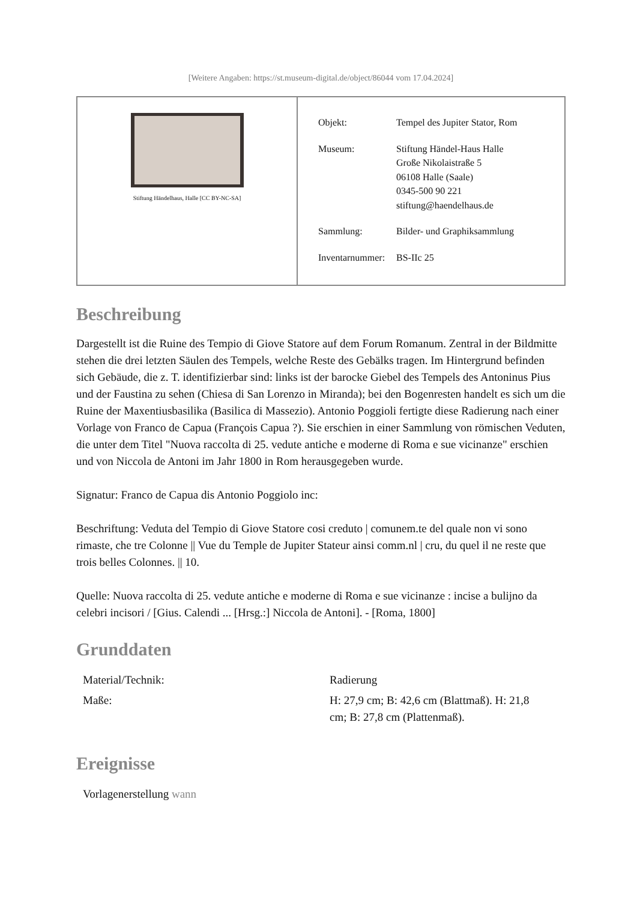[Weitere Angaben: https://st.museum-digital.de/object/86044 vom 17.04.2024]
Stiftung Händelhaus, Halle [CC BY-NC-SA]
| Objekt: | Tempel des Jupiter Stator, Rom |
| Museum: | Stiftung Händel-Haus Halle Große Nikolaistraße 5 06108 Halle (Saale) 0345-500 90 221 stiftung@haendelhaus.de |
| Sammlung: | Bilder- und Graphiksammlung |
| Inventarnummer: | BS-IIc 25 |
Beschreibung
Dargestellt ist die Ruine des Tempio di Giove Statore auf dem Forum Romanum. Zentral in der Bildmitte stehen die drei letzten Säulen des Tempels, welche Reste des Gebälks tragen. Im Hintergrund befinden sich Gebäude, die z. T. identifizierbar sind: links ist der barocke Giebel des Tempels des Antoninus Pius und der Faustina zu sehen (Chiesa di San Lorenzo in Miranda); bei den Bogenresten handelt es sich um die Ruine der Maxentiusbasilika (Basilica di Massezio). Antonio Poggioli fertigte diese Radierung nach einer Vorlage von Franco de Capua (François Capua ?). Sie erschien in einer Sammlung von römischen Veduten, die unter dem Titel "Nuova raccolta di 25. vedute antiche e moderne di Roma e sue vicinanze" erschien und von Niccola de Antoni im Jahr 1800 in Rom herausgegeben wurde.
Signatur: Franco de Capua dis Antonio Poggiolo inc:
Beschriftung: Veduta del Tempio di Giove Statore cosi creduto | comunem.te del quale non vi sono rimaste, che tre Colonne || Vue du Temple de Jupiter Stateur ainsi comm.nl | cru, du quel il ne reste que trois belles Colonnes. || 10.
Quelle: Nuova raccolta di 25. vedute antiche e moderne di Roma e sue vicinanze : incise a bulijno da celebri incisori / [Gius. Calendi ... [Hrsg.:] Niccola de Antoni]. - [Roma, 1800]
Grunddaten
| Material/Technik: | Radierung |
| Maße: | H: 27,9 cm; B: 42,6 cm (Blattmaß). H: 21,8 cm; B: 27,8 cm (Plattenmaß). |
Ereignisse
| Vorlagenerstellung wann |